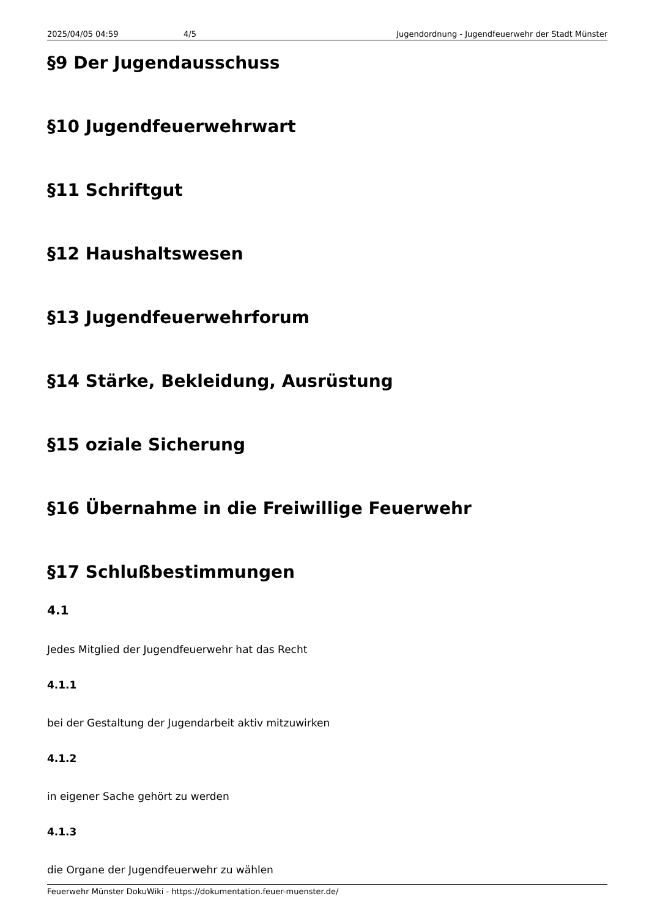2025/04/05 04:59 4/5 Jugendordnung - Jugendfeuerwehr der Stadt Münster
§9 Der Jugendausschuss
§10 Jugendfeuerwehrwart
§11 Schriftgut
§12 Haushaltswesen
§13 Jugendfeuerwehrforum
§14 Stärke, Bekleidung, Ausrüstung
§15 oziale Sicherung
§16 Übernahme in die Freiwillige Feuerwehr
§17 Schlußbestimmungen
4.1
Jedes Mitglied der Jugendfeuerwehr hat das Recht
4.1.1
bei der Gestaltung der Jugendarbeit aktiv mitzuwirken
4.1.2
in eigener Sache gehört zu werden
4.1.3
die Organe der Jugendfeuerwehr zu wählen
Feuerwehr Münster DokuWiki - https://dokumentation.feuer-muenster.de/